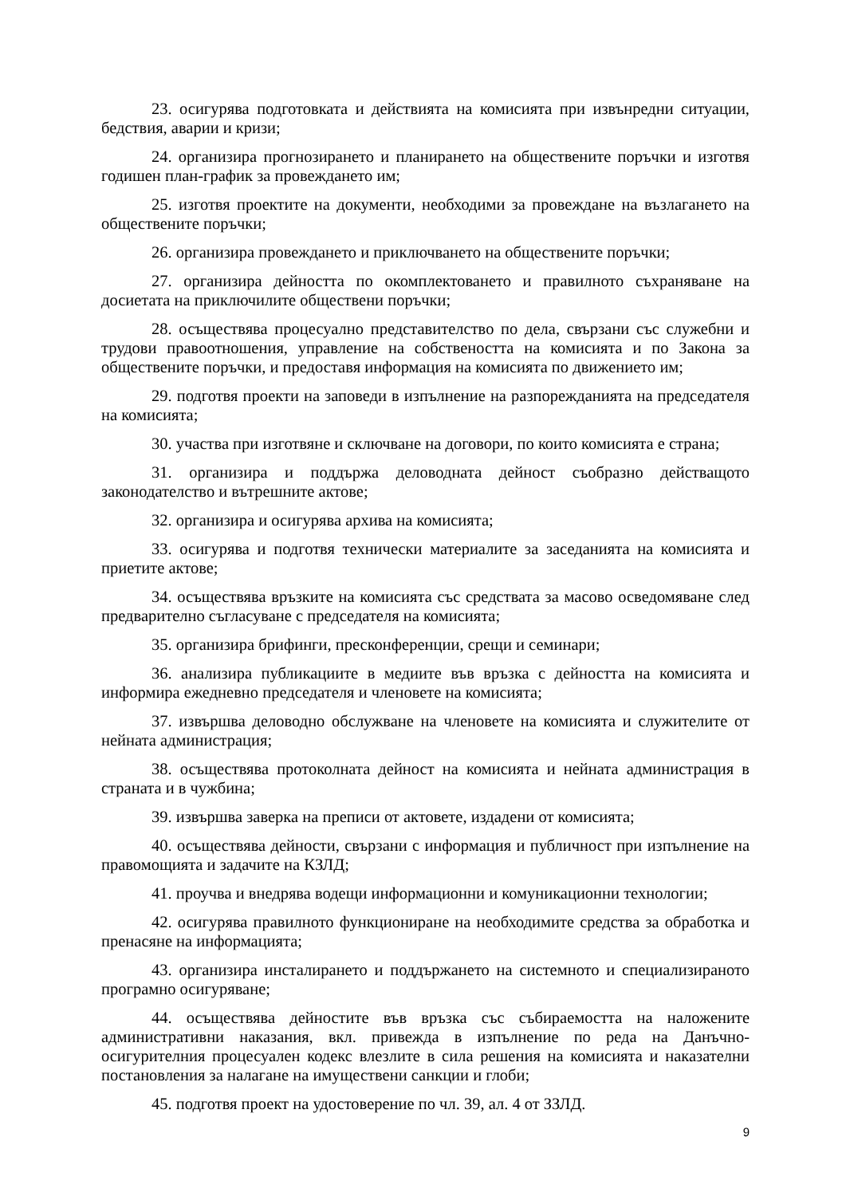23. осигурява подготовката и действията на комисията при извънредни ситуации, бедствия, аварии и кризи;
24. организира прогнозирането и планирането на обществените поръчки и изготвя годишен план-график за провеждането им;
25. изготвя проектите на документи, необходими за провеждане на възлагането на обществените поръчки;
26. организира провеждането и приключването на обществените поръчки;
27. организира дейността по окомплектоването и правилното съхраняване на досиетата на приключилите обществени поръчки;
28. осъществява процесуално представителство по дела, свързани със служебни и трудови правоотношения, управление на собствеността на комисията и по Закона за обществените поръчки, и предоставя информация на комисията по движението им;
29. подготвя проекти на заповеди в изпълнение на разпорежданията на председателя на комисията;
30. участва при изготвяне и сключване на договори, по които комисията е страна;
31. организира и поддържа деловодната дейност съобразно действащото законодателство и вътрешните актове;
32. организира и осигурява архива на комисията;
33. осигурява и подготвя технически материалите за заседанията на комисията и приетите актове;
34. осъществява връзките на комисията със средствата за масово осведомяване след предварително съгласуване с председателя на комисията;
35. организира брифинги, пресконференции, срещи и семинари;
36. анализира публикациите в медиите във връзка с дейността на комисията и информира ежедневно председателя и членовете на комисията;
37. извършва деловодно обслужване на членовете на комисията и служителите от нейната администрация;
38. осъществява протоколната дейност на комисията и нейната администрация в страната и в чужбина;
39. извършва заверка на преписи от актовете, издадени от комисията;
40. осъществява дейности, свързани с информация и публичност при изпълнение на правомощията и задачите на КЗЛД;
41. проучва и внедрява водещи информационни и комуникационни технологии;
42. осигурява правилното функциониране на необходимите средства за обработка и пренасяне на информацията;
43. организира инсталирането и поддържането на системното и специализираното програмно осигуряване;
44. осъществява дейностите във връзка със събираемостта на наложените административни наказания, вкл. привежда в изпълнение по реда на Данъчно-осигурителния процесуален кодекс влезлите в сила решения на комисията и наказателни постановления за налагане на имуществени санкции и глоби;
45. подготвя проект на удостоверение по чл. 39, ал. 4 от ЗЗЛД.
9